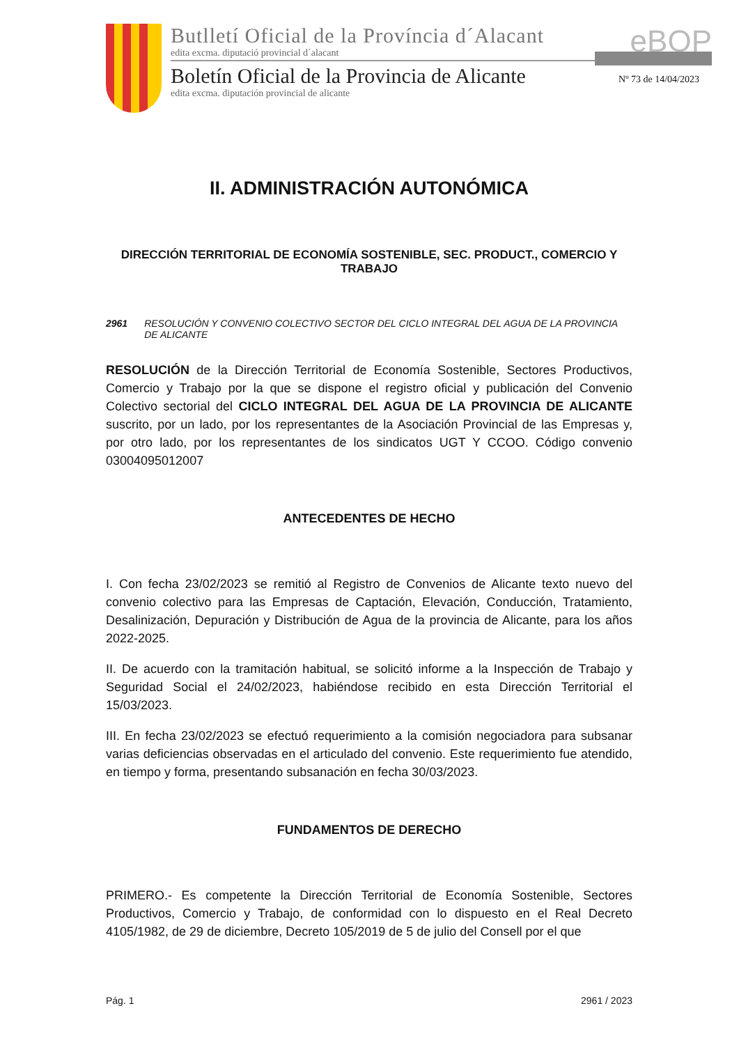Butlletí Oficial de la Província d´Alacant
edita excma. diputació provincial d´alacant
Boletín Oficial de la Provincia de Alicante
edita excma. diputación provincial de alicante
eBOP
Nº 73 de 14/04/2023
II. ADMINISTRACIÓN AUTONÓMICA
DIRECCIÓN TERRITORIAL DE ECONOMÍA SOSTENIBLE, SEC. PRODUCT., COMERCIO Y TRABAJO
2961 RESOLUCIÓN Y CONVENIO COLECTIVO SECTOR DEL CICLO INTEGRAL DEL AGUA DE LA PROVINCIA DE ALICANTE
RESOLUCIÓN de la Dirección Territorial de Economía Sostenible, Sectores Productivos, Comercio y Trabajo por la que se dispone el registro oficial y publicación del Convenio Colectivo sectorial del CICLO INTEGRAL DEL AGUA DE LA PROVINCIA DE ALICANTE suscrito, por un lado, por los representantes de la Asociación Provincial de las Empresas y, por otro lado, por los representantes de los sindicatos UGT Y CCOO. Código convenio 03004095012007
ANTECEDENTES DE HECHO
I. Con fecha 23/02/2023 se remitió al Registro de Convenios de Alicante texto nuevo del convenio colectivo para las Empresas de Captación, Elevación, Conducción, Tratamiento, Desalinización, Depuración y Distribución de Agua de la provincia de Alicante, para los años 2022-2025.
II. De acuerdo con la tramitación habitual, se solicitó informe a la Inspección de Trabajo y Seguridad Social el 24/02/2023, habiéndose recibido en esta Dirección Territorial el 15/03/2023.
III. En fecha 23/02/2023 se efectuó requerimiento a la comisión negociadora para subsanar varias deficiencias observadas en el articulado del convenio. Este requerimiento fue atendido, en tiempo y forma, presentando subsanación en fecha 30/03/2023.
FUNDAMENTOS DE DERECHO
PRIMERO.- Es competente la Dirección Territorial de Economía Sostenible, Sectores Productivos, Comercio y Trabajo, de conformidad con lo dispuesto en el Real Decreto 4105/1982, de 29 de diciembre, Decreto 105/2019 de 5 de julio del Consell por el que
Pág. 1 2961 / 2023